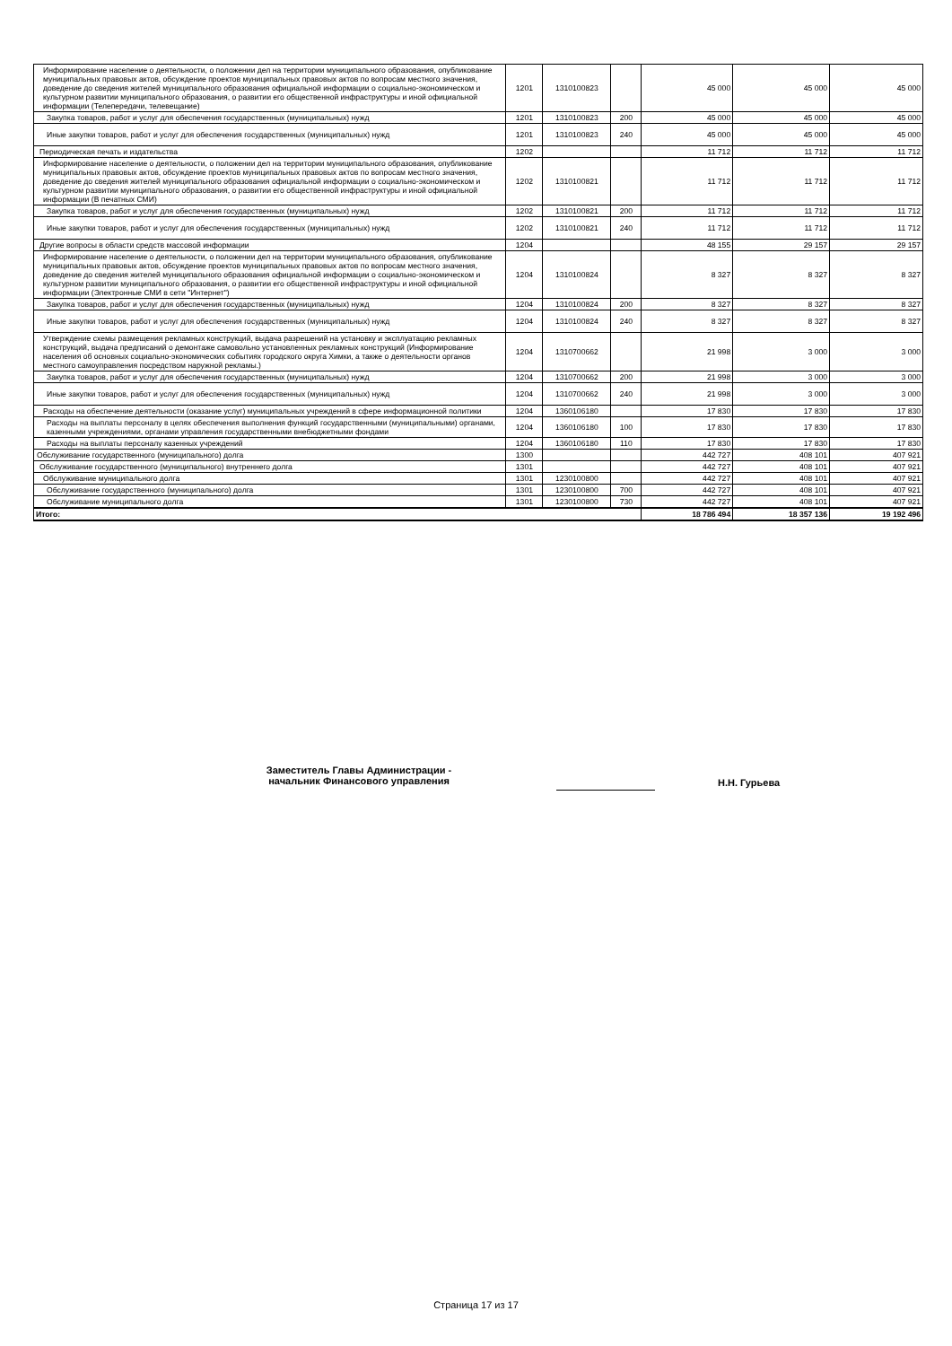| Информирование население о деятельности, о положении дел на территории муниципального образования, опубликование муниципальных правовых актов, обсуждение проектов муниципальных правовых актов по вопросам местного значения, доведение до сведения жителей муниципального образования официальной информации о социально-экономическом и культурном развитии муниципального образования, о развитии его общественной инфраструктуры и иной официальной информации (Телепередачи, телевещание) | 1201 | 1310100823 | | 45 000 | 45 000 | 45 000 |
| Закупка товаров, работ и услуг для обеспечения государственных (муниципальных) нужд | 1201 | 1310100823 | 200 | 45 000 | 45 000 | 45 000 |
| Иные закупки товаров, работ и услуг для обеспечения государственных (муниципальных) нужд | 1201 | 1310100823 | 240 | 45 000 | 45 000 | 45 000 |
| Периодическая печать и издательства | 1202 | | | 11 712 | 11 712 | 11 712 |
| Информирование население о деятельности, о положении дел на территории муниципального образования, опубликование муниципальных правовых актов, обсуждение проектов муниципальных правовых актов по вопросам местного значения, доведение до сведения жителей муниципального образования официальной информации о социально-экономическом и культурном развитии муниципального образования, о развитии его общественной инфраструктуры и иной официальной информации (В печатных СМИ) | 1202 | 1310100821 | | 11 712 | 11 712 | 11 712 |
| Закупка товаров, работ и услуг для обеспечения государственных (муниципальных) нужд | 1202 | 1310100821 | 200 | 11 712 | 11 712 | 11 712 |
| Иные закупки товаров, работ и услуг для обеспечения государственных (муниципальных) нужд | 1202 | 1310100821 | 240 | 11 712 | 11 712 | 11 712 |
| Другие вопросы в области средств массовой информации | 1204 | | | 48 155 | 29 157 | 29 157 |
| Информирование население о деятельности, о положении дел на территории муниципального образования, опубликование муниципальных правовых актов, обсуждение проектов муниципальных правовых актов по вопросам местного значения, доведение до сведения жителей муниципального образования официальной информации о социально-экономическом и культурном развитии муниципального образования, о развитии его общественной инфраструктуры и иной официальной информации (Электронные СМИ в сети "Интернет") | 1204 | 1310100824 | | 8 327 | 8 327 | 8 327 |
| Закупка товаров, работ и услуг для обеспечения государственных (муниципальных) нужд | 1204 | 1310100824 | 200 | 8 327 | 8 327 | 8 327 |
| Иные закупки товаров, работ и услуг для обеспечения государственных (муниципальных) нужд | 1204 | 1310100824 | 240 | 8 327 | 8 327 | 8 327 |
| Утверждение схемы размещения рекламных конструкций, выдача разрешений на установку и эксплуатацию рекламных конструкций, выдача предписаний о демонтаже самовольно установленных рекламных конструкций (Информирование населения об основных социально-экономических событиях городского округа Химки, а также о деятельности органов местного самоуправления посредством наружной рекламы.) | 1204 | 1310700662 | | 21 998 | 3 000 | 3 000 |
| Закупка товаров, работ и услуг для обеспечения государственных (муниципальных) нужд | 1204 | 1310700662 | 200 | 21 998 | 3 000 | 3 000 |
| Иные закупки товаров, работ и услуг для обеспечения государственных (муниципальных) нужд | 1204 | 1310700662 | 240 | 21 998 | 3 000 | 3 000 |
| Расходы на обеспечение деятельности (оказание услуг) муниципальных учреждений в сфере информационной политики | 1204 | 1360106180 | | 17 830 | 17 830 | 17 830 |
| Расходы на выплаты персоналу в целях обеспечения выполнения функций государственными (муниципальными) органами, казенными учреждениями, органами управления государственными внебюджетными фондами | 1204 | 1360106180 | 100 | 17 830 | 17 830 | 17 830 |
| Расходы на выплаты персоналу казенных учреждений | 1204 | 1360106180 | 110 | 17 830 | 17 830 | 17 830 |
| Обслуживание государственного (муниципального) долга | 1300 | | | 442 727 | 408 101 | 407 921 |
| Обслуживание государственного (муниципального) внутреннего долга | 1301 | | | 442 727 | 408 101 | 407 921 |
| Обслуживание муниципального долга | 1301 | 1230100800 | | 442 727 | 408 101 | 407 921 |
| Обслуживание государственного (муниципального) долга | 1301 | 1230100800 | 700 | 442 727 | 408 101 | 407 921 |
| Обслуживание муниципального долга | 1301 | 1230100800 | 730 | 442 727 | 408 101 | 407 921 |
| Итого: | | | | 18 786 494 | 18 357 136 | 19 192 496 |
Заместитель Главы Администрации -
начальник Финансового управления
Н.Н. Гурьева
Страница 17 из 17